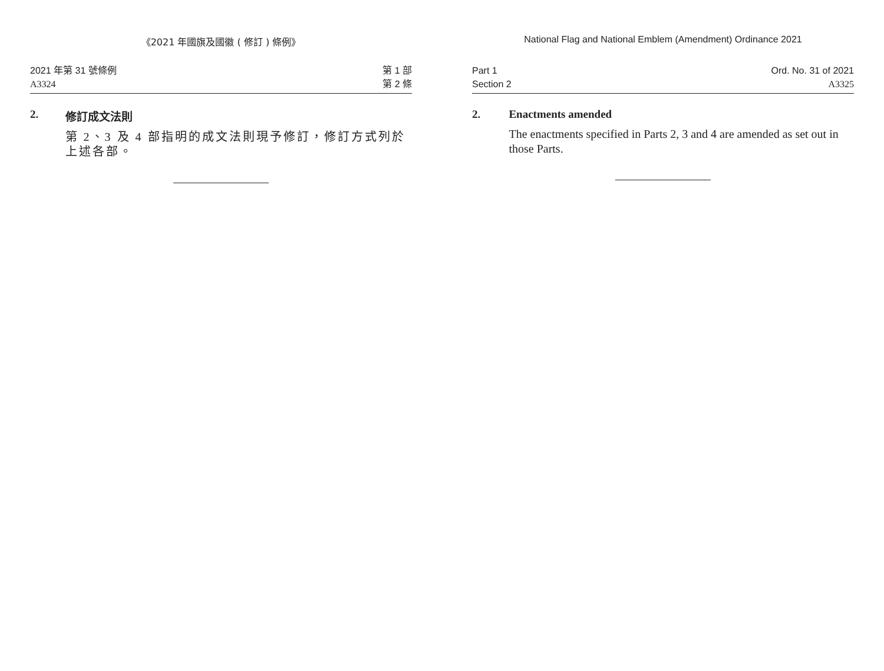《2021 年國旗及國徽 ( 修訂 ) 條例》
2021 年第 31 號條例
A3324
第 1 部
第 2 條
2. 修訂成文法則
第 2、3 及 4 部指明的成文法則現予修訂，修訂方式列於上述各部。
National Flag and National Emblem (Amendment) Ordinance 2021
Part 1
Section 2
Ord. No. 31 of 2021
A3325
2. Enactments amended
The enactments specified in Parts 2, 3 and 4 are amended as set out in those Parts.